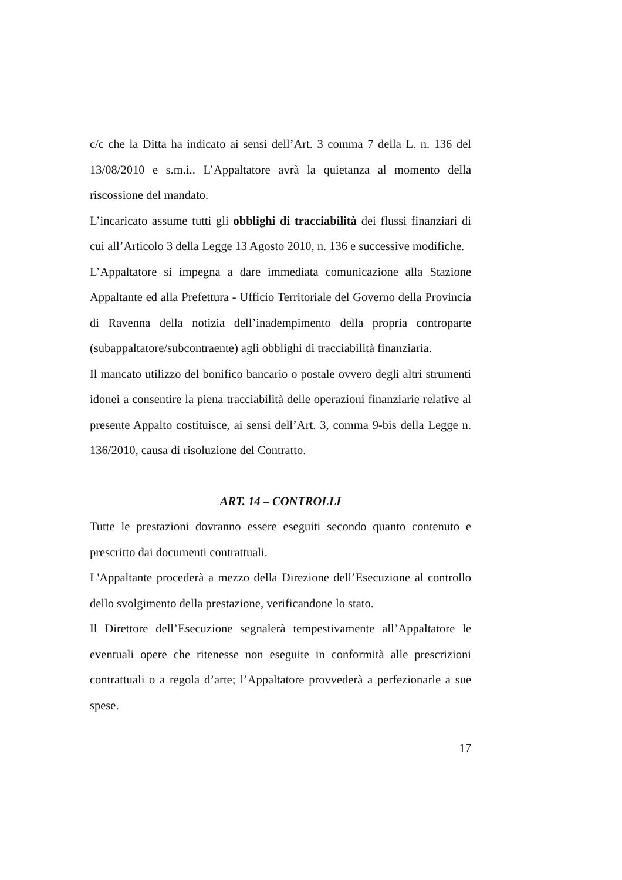c/c che la Ditta ha indicato ai sensi dell’Art. 3 comma 7 della L. n. 136 del 13/08/2010 e s.m.i.. L’Appaltatore avrà la quietanza al momento della riscossione del mandato.
L’incaricato assume tutti gli obblighi di tracciabilità dei flussi finanziari di cui all’Articolo 3 della Legge 13 Agosto 2010, n. 136 e successive modifiche.
L’Appaltatore si impegna a dare immediata comunicazione alla Stazione Appaltante ed alla Prefettura - Ufficio Territoriale del Governo della Provincia di Ravenna della notizia dell’inadempimento della propria controparte (subappaltatore/subcontraente) agli obblighi di tracciabilità finanziaria.
Il mancato utilizzo del bonifico bancario o postale ovvero degli altri strumenti idonei a consentire la piena tracciabilità delle operazioni finanziarie relative al presente Appalto costituisce, ai sensi dell’Art. 3, comma 9-bis della Legge n. 136/2010, causa di risoluzione del Contratto.
ART. 14 – CONTROLLI
Tutte le prestazioni dovranno essere eseguiti secondo quanto contenuto e prescritto dai documenti contrattuali.
L'Appaltante procederà a mezzo della Direzione dell’Esecuzione al controllo dello svolgimento della prestazione, verificandone lo stato.
Il Direttore dell’Esecuzione segnalerà tempestivamente all’Appaltatore le eventuali opere che ritenesse non eseguite in conformità alle prescrizioni contrattuali o a regola d’arte; l’Appaltatore provvederà a perfezionarle a sue spese.
17